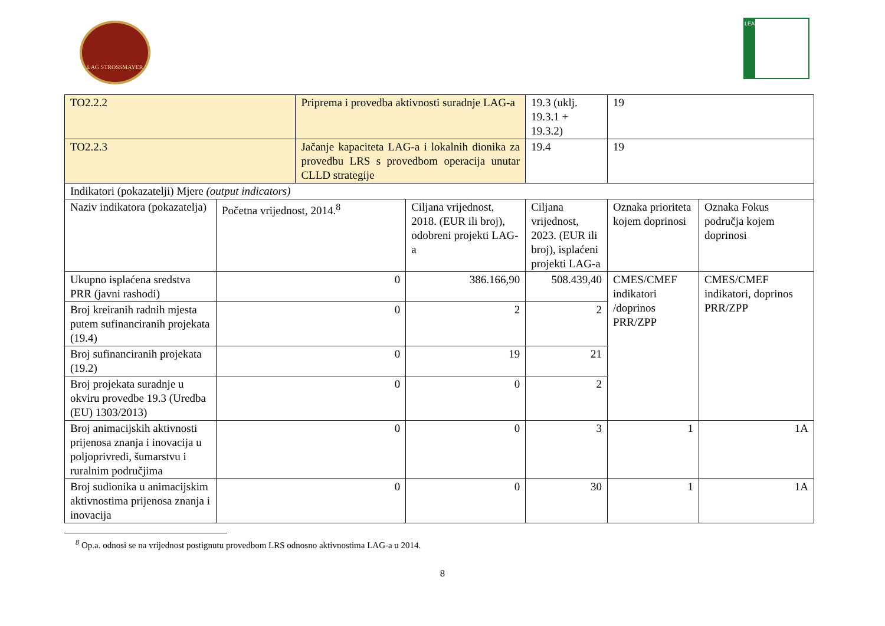LAG STROSSMAYER LEADER
| TO2.2.2 | | Priprema i provedba aktivnosti suradnje LAG-a | | 19.3 (uklj. 19.3.1 + 19.3.2) | 19 | |
| TO2.2.3 | | Jačanje kapaciteta LAG-a i lokalnih dionika za provedbu LRS s provedbom operacija unutar CLLD strategije | | 19.4 | 19 | |
| Indikatori (pokazatelji) Mjere (output indicators) | | | | | | |
| Naziv indikatora (pokazatelja) | Početna vrijednost, 2014.<sup>8</sup> | | Ciljana vrijednost, 2018. (EUR ili broj), odobreni projekti LAG-a | Ciljana vrijednost, 2023. (EUR ili broj), isplaćeni projekti LAG-a | Oznaka prioriteta kojem doprinosi | Oznaka Fokus područja kojem doprinosi |
| Ukupno isplaćena sredstva PRR (javni rashodi) | 0 | | 386.166,90 | 508.439,40 | CMES/CMEF indikatori /doprinos PRR/ZPP | CMES/CMEF indikatori, doprinos PRR/ZPP |
| Broj kreiranih radnih mjesta putem sufinanciranih projekata (19.4) | 0 | | 2 | 2 | | |
| Broj sufinanciranih projekata (19.2) | 0 | | 19 | 21 | | |
| Broj projekata suradnje u okviru provedbe 19.3 (Uredba (EU) 1303/2013) | 0 | | 0 | 2 | | |
| Broj animacijskih aktivnosti prijenosa znanja i inovacija u poljoprivredi, šumarstvu i ruralnim područjima | 0 | | 0 | 3 | 1 | 1A |
| Broj sudionika u animacijskim aktivnostima prijenosa znanja i inovacija | 0 | | 0 | 30 | 1 | 1A |
<sup>8</sup> Op.a. odnosi se na vrijednost postignutu provedbom LRS odnosno aktivnostima LAG-a u 2014.
8